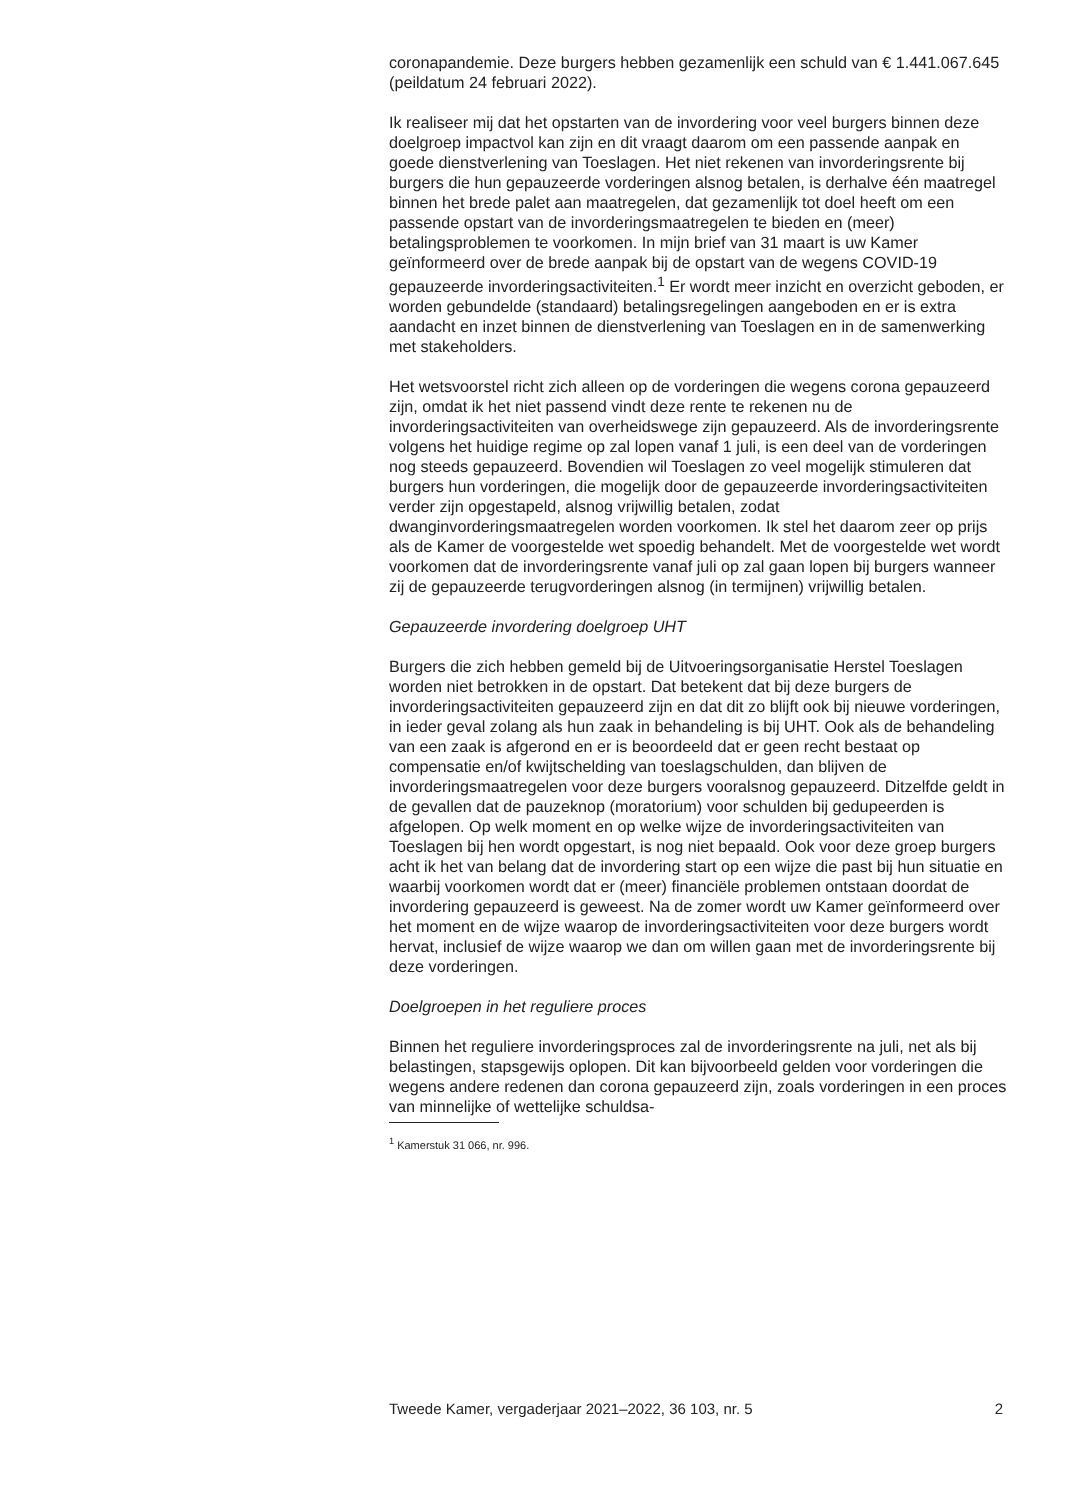coronapandemie. Deze burgers hebben gezamenlijk een schuld van € 1.441.067.645 (peildatum 24 februari 2022).
Ik realiseer mij dat het opstarten van de invordering voor veel burgers binnen deze doelgroep impactvol kan zijn en dit vraagt daarom om een passende aanpak en goede dienstverlening van Toeslagen. Het niet rekenen van invorderingsrente bij burgers die hun gepauzeerde vorderingen alsnog betalen, is derhalve één maatregel binnen het brede palet aan maatregelen, dat gezamenlijk tot doel heeft om een passende opstart van de invorderingsmaatregelen te bieden en (meer) betalingsproblemen te voorkomen. In mijn brief van 31 maart is uw Kamer geïnformeerd over de brede aanpak bij de opstart van de wegens COVID-19 gepauzeerde invorderingsactiviteiten.<sup>1</sup> Er wordt meer inzicht en overzicht geboden, er worden gebundelde (standaard) betalingsregelingen aangeboden en er is extra aandacht en inzet binnen de dienstverlening van Toeslagen en in de samenwerking met stakeholders.
Het wetsvoorstel richt zich alleen op de vorderingen die wegens corona gepauzeerd zijn, omdat ik het niet passend vindt deze rente te rekenen nu de invorderingsactiviteiten van overheidswege zijn gepauzeerd. Als de invorderingsrente volgens het huidige regime op zal lopen vanaf 1 juli, is een deel van de vorderingen nog steeds gepauzeerd. Bovendien wil Toeslagen zo veel mogelijk stimuleren dat burgers hun vorderingen, die mogelijk door de gepauzeerde invorderingsactiviteiten verder zijn opgestapeld, alsnog vrijwillig betalen, zodat dwanginvorderingsmaatregelen worden voorkomen. Ik stel het daarom zeer op prijs als de Kamer de voorgestelde wet spoedig behandelt. Met de voorgestelde wet wordt voorkomen dat de invorderingsrente vanaf juli op zal gaan lopen bij burgers wanneer zij de gepauzeerde terugvorderingen alsnog (in termijnen) vrijwillig betalen.
Gepauzeerde invordering doelgroep UHT
Burgers die zich hebben gemeld bij de Uitvoeringsorganisatie Herstel Toeslagen worden niet betrokken in de opstart. Dat betekent dat bij deze burgers de invorderingsactiviteiten gepauzeerd zijn en dat dit zo blijft ook bij nieuwe vorderingen, in ieder geval zolang als hun zaak in behandeling is bij UHT. Ook als de behandeling van een zaak is afgerond en er is beoordeeld dat er geen recht bestaat op compensatie en/of kwijtschelding van toeslagschulden, dan blijven de invorderingsmaatregelen voor deze burgers vooralsnog gepauzeerd. Ditzelfde geldt in de gevallen dat de pauzeknop (moratorium) voor schulden bij gedupeerden is afgelopen. Op welk moment en op welke wijze de invorderingsactiviteiten van Toeslagen bij hen wordt opgestart, is nog niet bepaald. Ook voor deze groep burgers acht ik het van belang dat de invordering start op een wijze die past bij hun situatie en waarbij voorkomen wordt dat er (meer) financiële problemen ontstaan doordat de invordering gepauzeerd is geweest. Na de zomer wordt uw Kamer geïnformeerd over het moment en de wijze waarop de invorderingsactiviteiten voor deze burgers wordt hervat, inclusief de wijze waarop we dan om willen gaan met de invorderingsrente bij deze vorderingen.
Doelgroepen in het reguliere proces
Binnen het reguliere invorderingsproces zal de invorderingsrente na juli, net als bij belastingen, stapsgewijs oplopen. Dit kan bijvoorbeeld gelden voor vorderingen die wegens andere redenen dan corona gepauzeerd zijn, zoals vorderingen in een proces van minnelijke of wettelijke schuldsa-
<sup>1</sup> Kamerstuk 31 066, nr. 996.
Tweede Kamer, vergaderjaar 2021–2022, 36 103, nr. 5 2